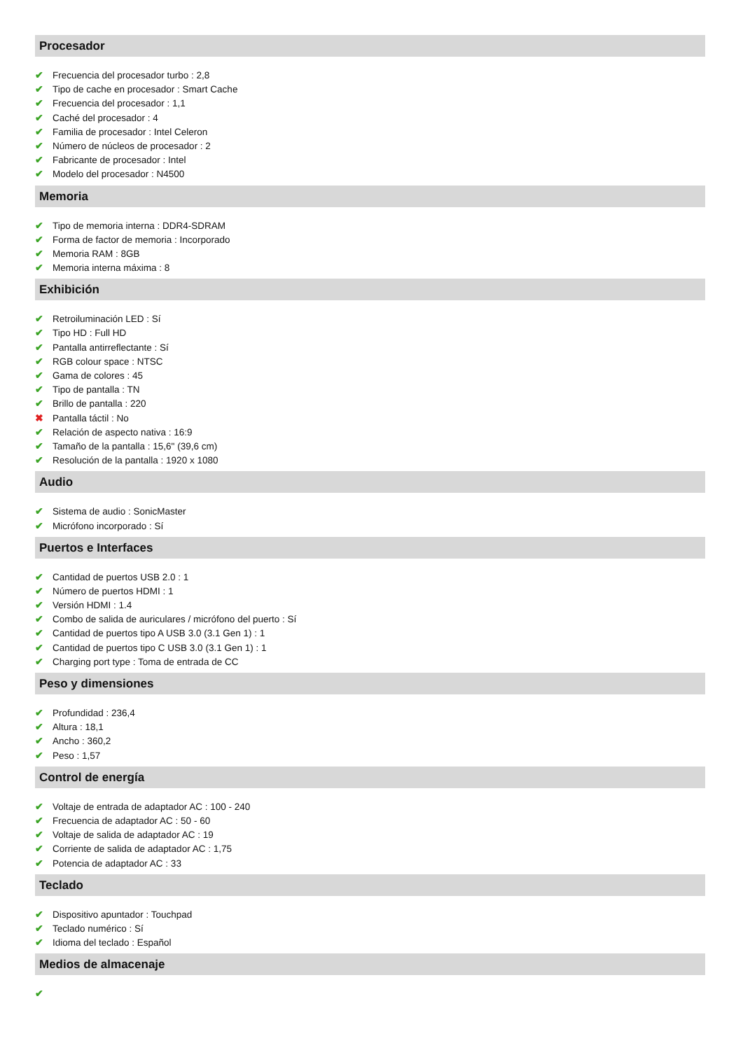Procesador
✔ Frecuencia del procesador turbo : 2,8
✔ Tipo de cache en procesador : Smart Cache
✔ Frecuencia del procesador : 1,1
✔ Caché del procesador : 4
✔ Familia de procesador : Intel Celeron
✔ Número de núcleos de procesador : 2
✔ Fabricante de procesador : Intel
✔ Modelo del procesador : N4500
Memoria
✔ Tipo de memoria interna : DDR4-SDRAM
✔ Forma de factor de memoria : Incorporado
✔ Memoria RAM : 8GB
✔ Memoria interna máxima : 8
Exhibición
✔ Retroiluminación LED : Sí
✔ Tipo HD : Full HD
✔ Pantalla antirreflectante : Sí
✔ RGB colour space : NTSC
✔ Gama de colores : 45
✔ Tipo de pantalla : TN
✔ Brillo de pantalla : 220
✖ Pantalla táctil : No
✔ Relación de aspecto nativa : 16:9
✔ Tamaño de la pantalla : 15,6" (39,6 cm)
✔ Resolución de la pantalla : 1920 x 1080
Audio
✔ Sistema de audio : SonicMaster
✔ Micrófono incorporado : Sí
Puertos e Interfaces
✔ Cantidad de puertos USB 2.0 : 1
✔ Número de puertos HDMI : 1
✔ Versión HDMI : 1.4
✔ Combo de salida de auriculares / micrófono del puerto : Sí
✔ Cantidad de puertos tipo A USB 3.0 (3.1 Gen 1) : 1
✔ Cantidad de puertos tipo C USB 3.0 (3.1 Gen 1) : 1
✔ Charging port type : Toma de entrada de CC
Peso y dimensiones
✔ Profundidad : 236,4
✔ Altura : 18,1
✔ Ancho : 360,2
✔ Peso : 1,57
Control de energía
✔ Voltaje de entrada de adaptador AC : 100 - 240
✔ Frecuencia de adaptador AC : 50 - 60
✔ Voltaje de salida de adaptador AC : 19
✔ Corriente de salida de adaptador AC : 1,75
✔ Potencia de adaptador AC : 33
Teclado
✔ Dispositivo apuntador : Touchpad
✔ Teclado numérico : Sí
✔ Idioma del teclado : Español
Medios de almacenaje
✔